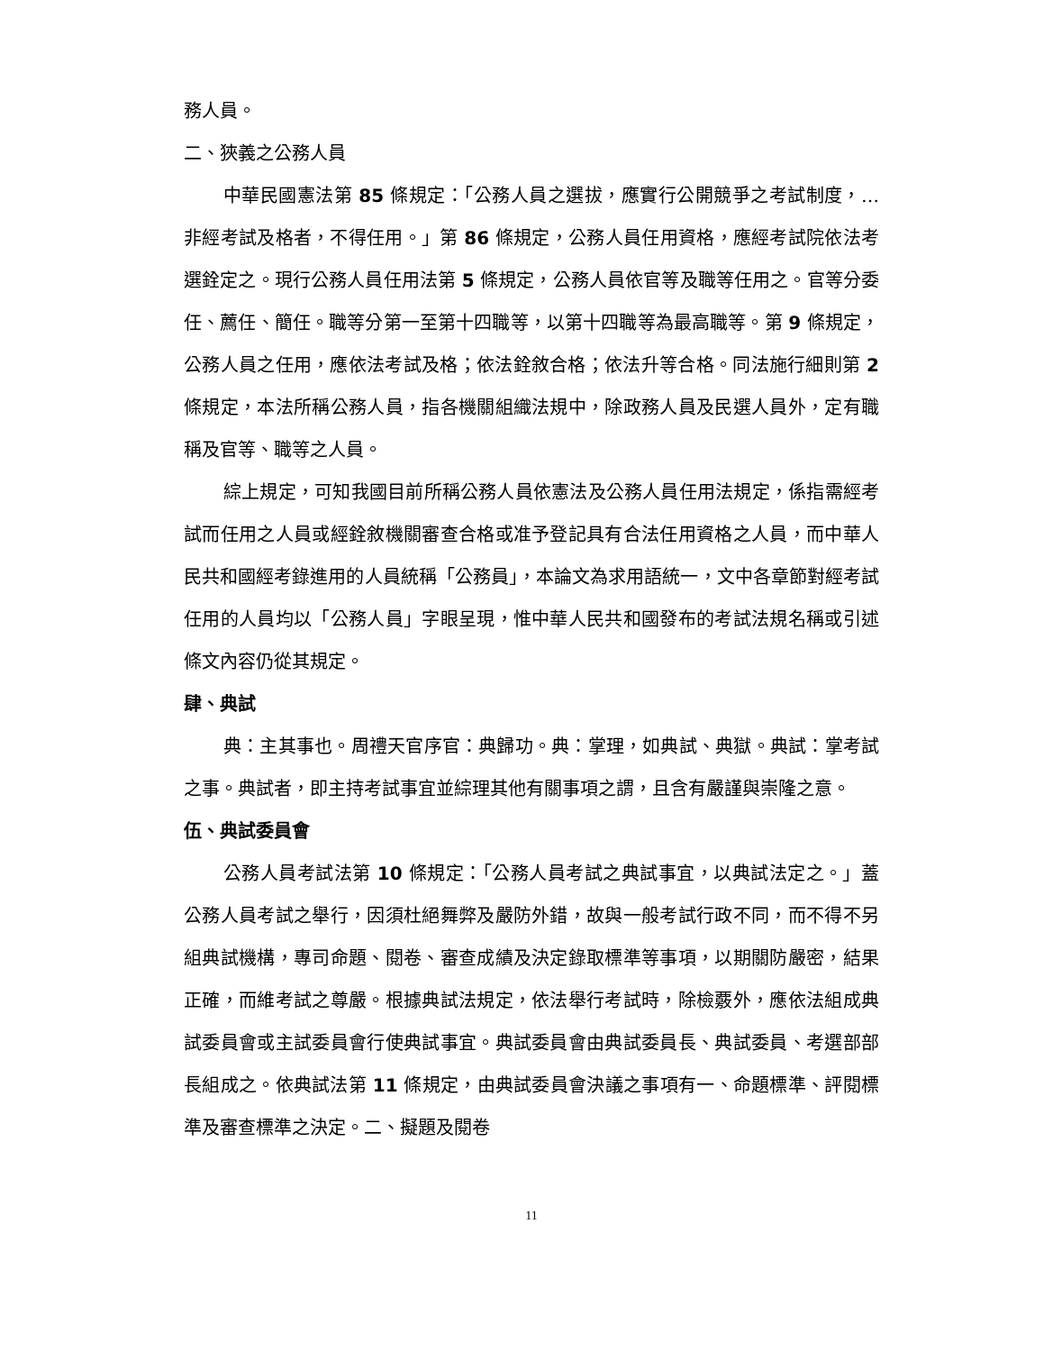務人員。
二、狹義之公務人員
中華民國憲法第 85 條規定：「公務人員之選拔，應實行公開競爭之考試制度，…非經考試及格者，不得任用。」第 86 條規定，公務人員任用資格，應經考試院依法考選銓定之。現行公務人員任用法第 5 條規定，公務人員依官等及職等任用之。官等分委任、薦任、簡任。職等分第一至第十四職等，以第十四職等為最高職等。第 9 條規定，公務人員之任用，應依法考試及格；依法銓敘合格；依法升等合格。同法施行細則第 2 條規定，本法所稱公務人員，指各機關組織法規中，除政務人員及民選人員外，定有職稱及官等、職等之人員。
綜上規定，可知我國目前所稱公務人員依憲法及公務人員任用法規定，係指需經考試而任用之人員或經銓敘機關審查合格或准予登記具有合法任用資格之人員，而中華人民共和國經考錄進用的人員統稱「公務員」，本論文為求用語統一，文中各章節對經考試任用的人員均以「公務人員」字眼呈現，惟中華人民共和國發布的考試法規名稱或引述條文內容仍從其規定。
肆、典試
典：主其事也。周禮天官序官：典歸功。典：掌理，如典試、典獄。典試：掌考試之事。典試者，即主持考試事宜並綜理其他有關事項之謂，且含有嚴謹與崇隆之意。
伍、典試委員會
公務人員考試法第 10 條規定：「公務人員考試之典試事宜，以典試法定之。」蓋公務人員考試之舉行，因須杜絕舞弊及嚴防外錯，故與一般考試行政不同，而不得不另組典試機構，專司命題、閱卷、審查成績及決定錄取標準等事項，以期關防嚴密，結果正確，而維考試之尊嚴。根據典試法規定，依法舉行考試時，除檢覈外，應依法組成典試委員會或主試委員會行使典試事宜。典試委員會由典試委員長、典試委員、考選部部長組成之。依典試法第 11 條規定，由典試委員會決議之事項有一、命題標準、評閱標準及審查標準之決定。二、擬題及閱卷
11